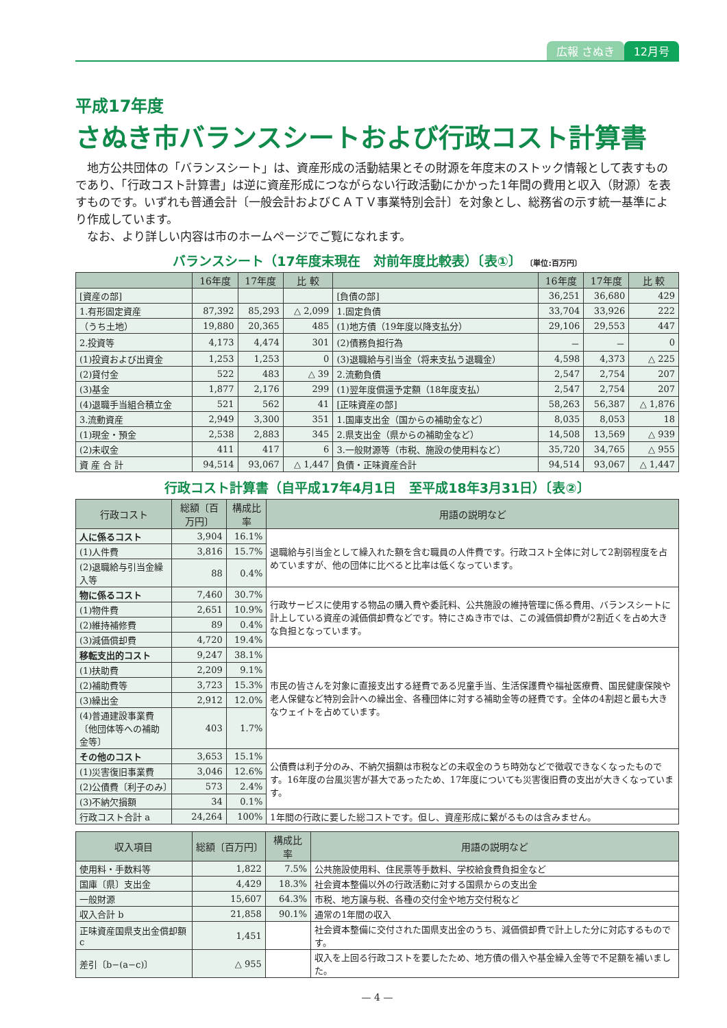広報 さぬき 12月号
平成17年度
さぬき市バランスシートおよび行政コスト計算書
　地方公共団体の「バランスシート」は、資産形成の活動結果とその財源を年度末のストック情報として表すものであり、「行政コスト計算書」は逆に資産形成につながらない行政活動にかかった1年間の費用と収入（財源）を表すものです。いずれも普通会計〔一般会計およびＣＡＴＶ事業特別会計〕を対象とし、総務省の示す統一基準により作成しています。
　なお、より詳しい内容は市のホームページでご覧になれます。
バランスシート（17年度末現在　対前年度比較表）〔表①〕 〔単位:百万円〕
| | 16年度 | 17年度 | 比 較 | | 16年度 | 17年度 | 比 較 |
| --- | --- | --- | --- | --- | --- | --- | --- |
| [資産の部] | | | | [負債の部] | 36,251 | 36,680 | 429 |
| 1.有形固定資産 | 87,392 | 85,293 | △ 2,099 | 1.固定負債 | 33,704 | 33,926 | 222 |
| （うち土地） | 19,880 | 20,365 | 485 | (1)地方債（19年度以降支払分） | 29,106 | 29,553 | 447 |
| 2.投資等 | 4,173 | 4,474 | 301 | (2)債務負担行為 | － | － | 0 |
| (1)投資および出資金 | 1,253 | 1,253 | 0 | (3)退職給与引当金（将来支払う退職金） | 4,598 | 4,373 | △ 225 |
| (2)貸付金 | 522 | 483 | △ 39 | 2.流動負債 | 2,547 | 2,754 | 207 |
| (3)基金 | 1,877 | 2,176 | 299 | (1)翌年度償還予定額（18年度支払） | 2,547 | 2,754 | 207 |
| (4)退職手当組合積立金 | 521 | 562 | 41 | [正味資産の部] | 58,263 | 56,387 | △ 1,876 |
| 3.流動資産 | 2,949 | 3,300 | 351 | 1.国庫支出金（国からの補助金など） | 8,035 | 8,053 | 18 |
| (1)現金・預金 | 2,538 | 2,883 | 345 | 2.県支出金（県からの補助金など） | 14,508 | 13,569 | △ 939 |
| (2)未収金 | 411 | 417 | 6 | 3.一般財源等（市税、施設の使用料など） | 35,720 | 34,765 | △ 955 |
| 資 産 合 計 | 94,514 | 93,067 | △ 1,447 | 負債・正味資産合計 | 94,514 | 93,067 | △ 1,447 |
行政コスト計算書（自平成17年4月1日　至平成18年3月31日）〔表②〕
| 行政コスト | 総額〔百万円〕 | 構成比率 | 用語の説明など |
| --- | --- | --- | --- |
| 人に係るコスト | 3,904 | 16.1% | 退職給与引当金として繰入れた額を含む職員の人件費です。行政コスト全体に対して2割弱程度を占めていますが、他の団体に比べると比率は低くなっています。 |
| (1)人件費 | 3,816 | 15.7% | |
| (2)退職給与引当金繰入等 | 88 | 0.4% | |
| 物に係るコスト | 7,460 | 30.7% | 行政サービスに使用する物品の購入費や委託料、公共施設の維持管理に係る費用、バランスシートに計上している資産の減価償却費などです。特にさぬき市では、この減価償却費が2割近くを占め大きな負担となっています。 |
| (1)物件費 | 2,651 | 10.9% | |
| (2)維持補修費 | 89 | 0.4% | |
| (3)減価償却費 | 4,720 | 19.4% | |
| 移転支出的コスト | 9,247 | 38.1% | 市民の皆さんを対象に直接支出する経費である児童手当、生活保護費や福祉医療費、国民健康保険や老人保健など特別会計への繰出金、各種団体に対する補助金等の経費です。全体の4割超と最も大きなウェイトを占めています。 |
| (1)扶助費 | 2,209 | 9.1% | |
| (2)補助費等 | 3,723 | 15.3% | |
| (3)繰出金 | 2,912 | 12.0% | |
| (4)普通建設事業費〔他団体等への補助金等〕 | 403 | 1.7% | |
| その他のコスト | 3,653 | 15.1% | 公債費は利子分のみ、不納欠損額は市税などの未収金のうち時効などで徴収できなくなったものです。16年度の台風災害が甚大であったため、17年度についても災害復旧費の支出が大きくなっています。 |
| (1)災害復旧事業費 | 3,046 | 12.6% | |
| (2)公債費〔利子のみ〕 | 573 | 2.4% | |
| (3)不納欠損額 | 34 | 0.1% | |
| 行政コスト合計 a | 24,264 | 100% | 1年間の行政に要した総コストです。但し、資産形成に繋がるものは含みません。 |
| 収入項目 | 総額〔百万円〕 | 構成比率 | 用語の説明など |
| --- | --- | --- | --- |
| 使用料・手数料等 | 1,822 | 7.5% | 公共施設使用料、住民票等手数料、学校給食費負担金など |
| 国庫〔県〕支出金 | 4,429 | 18.3% | 社会資本整備以外の行政活動に対する国県からの支出金 |
| 一般財源 | 15,607 | 64.3% | 市税、地方譲与税、各種の交付金や地方交付税など |
| 収入合計 b | 21,858 | 90.1% | 通常の1年間の収入 |
| 正味資産国県支出金償却額c | 1,451 | | 社会資本整備に交付された国県支出金のうち、減価償却費で計上した分に対応するものです。 |
| 差引〔b−(a−c)〕 | △ 955 | | 収入を上回る行政コストを要したため、地方債の借入や基金繰入金等で不足額を補いました。 |
— 4 —